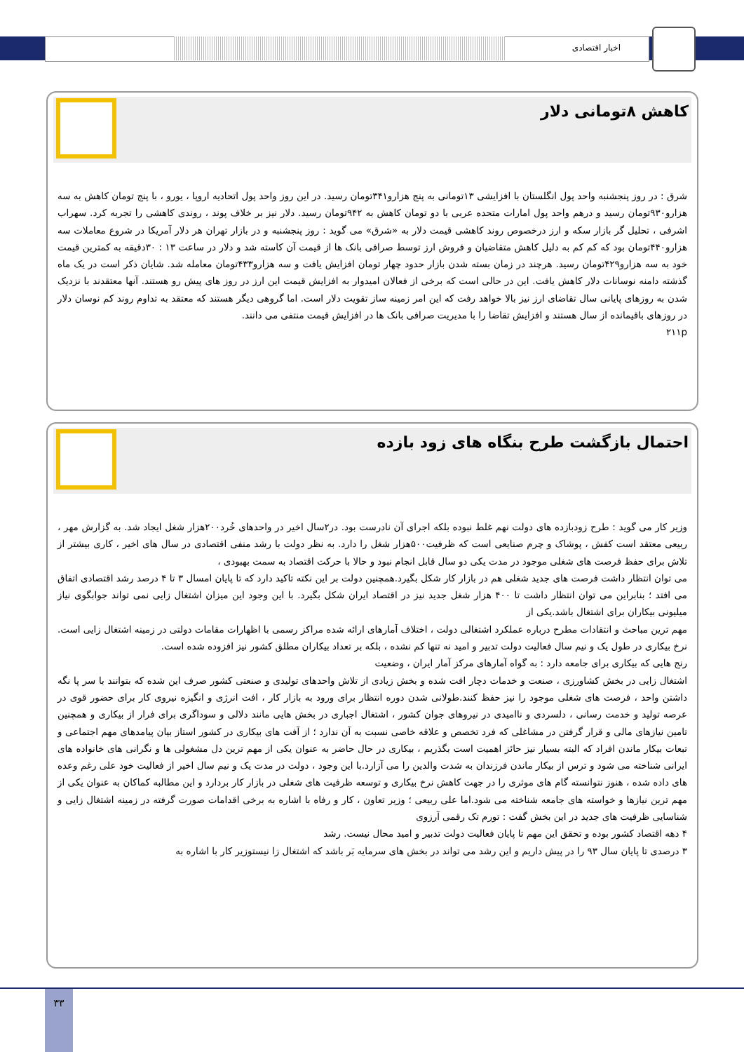اخبار اقتصادی
کاهش ۸تومانی دلار
شرق : در روز پنجشنبه واحد پول انگلستان با افزایشی ۱۳تومانی به پنج هزارو۳۴۱تومان رسید. در این روز واحد پول اتحادیه اروپا ، یورو ، با پنج تومان کاهش به سه هزارو۹۳۰تومان رسید و درهم واحد پول امارات متحده عربی با دو تومان کاهش به ۹۴۲تومان رسید. دلار نیز بر خلاف پوند ، روندی کاهشی را تجربه کرد. سهراب اشرفی ، تحلیل گر بازار سکه و ارز درخصوص روند کاهشی قیمت دلار به «شرق» می گوید : روز پنجشنبه و در بازار تهران هر دلار آمریکا در شروع معاملات سه هزارو۴۴۰تومان بود که کم کم به دلیل کاهش متقاضیان و فروش ارز توسط صرافی بانک ها از قیمت آن کاسته شد و دلار در ساعت ۱۳ : ۳۰دقیقه به کمترین قیمت خود به سه هزارو۴۲۹تومان رسید. هرچند در زمان بسته شدن بازار حدود چهار تومان افزایش یافت و سه هزارو۴۳۳تومان معامله شد. شایان ذکر است در یک ماه گذشته دامنه نوسانات دلار کاهش یافت. این در حالی است که برخی از فعالان امیدوار به افزایش قیمت این ارز در روز های پیش رو هستند. آنها معتقدند با نزدیک شدن به روزهای پایانی سال تقاضای ارز نیز بالا خواهد رفت که این امر زمینه ساز تقویت دلار است. اما گروهی دیگر هستند که معتقد به تداوم روند کم نوسان دلار در روزهای باقیمانده از سال هستند و افزایش تقاضا را با مدیریت صرافی بانک ها در افزایش قیمت منتفی می دانند.
۲۱۱p
احتمال بازگشت طرح بنگاه های زود بازده
وزیر کار می گوید : طرح زودبازده های دولت نهم غلط نبوده بلکه اجرای آن نادرست بود. در۲سال اخیر در واحدهای خُرد۲۰۰هزار شغل ایجاد شد. به گزارش مهر ، ربیعی معتقد است کفش ، پوشاک و چرم صنایعی است که ظرفیت۵۰۰هزار شغل را دارد. به نظر دولت با رشد منفی اقتصادی در سال های اخیر ، کاری بیشتر از تلاش برای حفظ فرصت های شغلی موجود در مدت یکی دو سال قابل انجام نبود و حالا با حرکت اقتصاد به سمت بهبودی ،
می توان انتظار داشت فرصت های جدید شغلی هم در بازار کار شکل بگیرد.همچنین دولت بر این نکته تاکید دارد که تا پایان امسال ۳ تا ۴ درصد رشد اقتصادی اتفاق می افتد ؛ بنابراین می توان انتظار داشت تا ۴۰۰ هزار شغل جدید نیز در اقتصاد ایران شکل بگیرد. با این وجود این میزان اشتغال زایی نمی تواند جوابگوی نیاز میلیونی بیکاران برای اشتغال باشد.یکی از
مهم ترین مباحث و انتقادات مطرح درباره عملکرد اشتغالی دولت ، اختلاف آمارهای ارائه شده مراکز رسمی با اظهارات مقامات دولتی در زمینه اشتغال زایی است. نرخ بیکاری در طول یک و نیم سال فعالیت دولت تدبیر و امید نه تنها کم نشده ، بلکه بر تعداد بیکاران مطلق کشور نیز افزوده شده است.
رنج هایی که بیکاری برای جامعه دارد : به گواه آمارهای مرکز آمار ایران ، وضعیت
اشتغال زایی در بخش کشاورزی ، صنعت و خدمات دچار افت شده و بخش زیادی از تلاش واحدهای تولیدی و صنعتی کشور صرف این شده که بتوانند با سر پا نگه داشتن واحد ، فرصت های شغلی موجود را نیز حفظ کنند.طولانی شدن دوره انتظار برای ورود به بازار کار ، افت انرژی و انگیزه نیروی کار برای حضور قوی در عرصه تولید و خدمت رسانی ، دلسردی و ناامیدی در نیروهای جوان کشور ، اشتغال اجباری در بخش هایی مانند دلالی و سوداگری برای فرار از بیکاری و همچنین تامین نیازهای مالی و قرار گرفتن در مشاغلی که فرد تخصص و علاقه خاصی نسبت به آن ندارد ؛ از آفت های بیکاری در کشور استاز بیان پیامدهای مهم اجتماعی و تبعات بیکار ماندن افراد که البته بسیار نیز حائز اهمیت است بگذریم ، بیکاری در حال حاضر به عنوان یکی از مهم ترین دل مشغولی ها و نگرانی های خانواده های ایرانی شناخته می شود و ترس از بیکار ماندن فرزندان به شدت والدین را می آزارد.با این وجود ، دولت در مدت یک و نیم سال اخیر از فعالیت خود علی رغم وعده های داده شده ، هنوز نتوانسته گام های موثری را در جهت کاهش نرخ بیکاری و توسعه ظرفیت های شغلی در بازار کار بردارد و این مطالبه کماکان به عنوان یکی از مهم ترین نیازها و خواسته های جامعه شناخته می شود.اما علی ربیعی ؛ وزیر تعاون ، کار و رفاه با اشاره به برخی اقدامات صورت گرفته در زمینه اشتغال زایی و شناسایی ظرفیت های جدید در این بخش گفت : تورم تک رقمی آرزوی
۴ دهه اقتصاد کشور بوده و تحقق این مهم تا پایان فعالیت دولت تدبیر و امید محال نیست. رشد
۳ درصدی تا پایان سال ۹۳ را در پیش داریم و این رشد می تواند در بخش های سرمایه بَر باشد که اشتغال زا نیستوزیر کار با اشاره به
۳۳